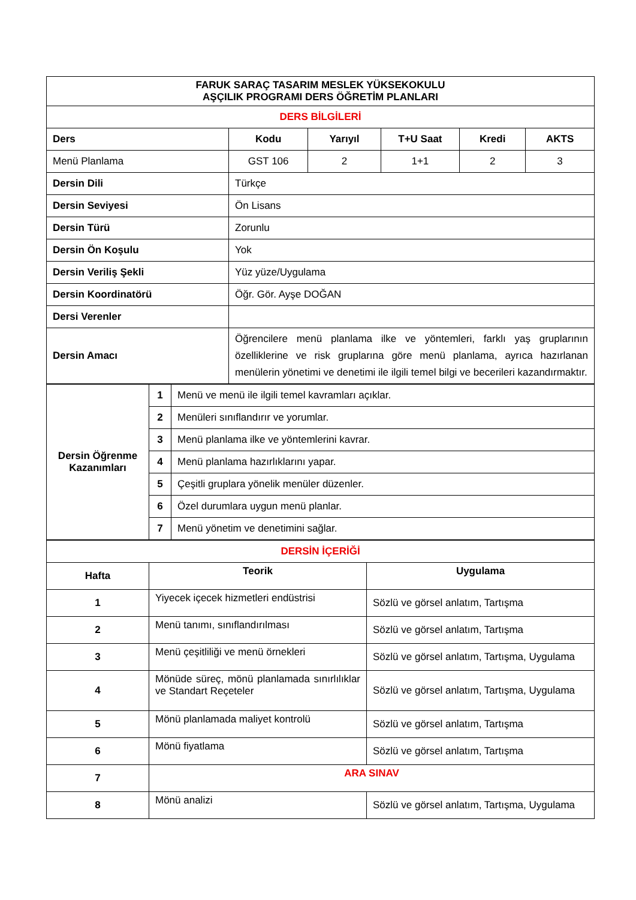| FARUK SARAÇ TASARIM MESLEK YÜKSEKOKULU AŞÇILIK PROGRAMI DERS ÖĞRETİM PLANLARI | | | | | |
| DERS BİLGİLERİ | | | | | |
| Ders | Kodu | Yarıyıl | T+U Saat | Kredi | AKTS |
| Menü Planlama | GST 106 | 2 | 1+1 | 2 | 3 |
| Dersin Dili | Türkçe | | | | |
| Dersin Seviyesi | Ön Lisans | | | | |
| Dersin Türü | Zorunlu | | | | |
| Dersin Ön Koşulu | Yok | | | | |
| Dersin Veriliş Şekli | Yüz yüze/Uygulama | | | | |
| Dersin Koordinatörü | Öğr. Gör. Ayşe DOĞAN | | | | |
| Dersi Verenler | | | | | |
| Dersin Amacı | Öğrencilere menü planlama ilke ve yöntemleri, farklı yaş gruplarının özelliklerine ve risk gruplarına göre menü planlama, ayrıca hazırlanan menülerin yönetimi ve denetimi ile ilgili temel bilgi ve becerileri kazandırmaktır. | | | | |
| Dersin Öğrenme Kazanımları | 1 | Menü ve menü ile ilgili temel kavramları açıklar. |
| | 2 | Menüleri sınıflandırır ve yorumlar. |
| | 3 | Menü planlama ilke ve yöntemlerini kavrar. |
| | 4 | Menü planlama hazırlıklarını yapar. |
| | 5 | Çeşitli gruplara yönelik menüler düzenler. |
| | 6 | Özel durumlara uygun menü planlar. |
| | 7 | Menü yönetim ve denetimini sağlar. |
| DERSİN İÇERİĞİ | | |
| Hafta | Teorik | Uygulama |
| 1 | Yiyecek içecek hizmetleri endüstrisi | Sözlü ve görsel anlatım, Tartışma |
| 2 | Menü tanımı, sınıflandırılması | Sözlü ve görsel anlatım, Tartışma |
| 3 | Menü çeşitliliği ve menü örnekleri | Sözlü ve görsel anlatım, Tartışma, Uygulama |
| 4 | Mönüde süreç, mönü planlamada sınırlılıklar ve Standart Reçeteler | Sözlü ve görsel anlatım, Tartışma, Uygulama |
| 5 | Mönü planlamada maliyet kontrolü | Sözlü ve görsel anlatım, Tartışma |
| 6 | Mönü fiyatlama | Sözlü ve görsel anlatım, Tartışma |
| 7 | ARA SINAV | |
| 8 | Mönü analizi | Sözlü ve görsel anlatım, Tartışma, Uygulama |